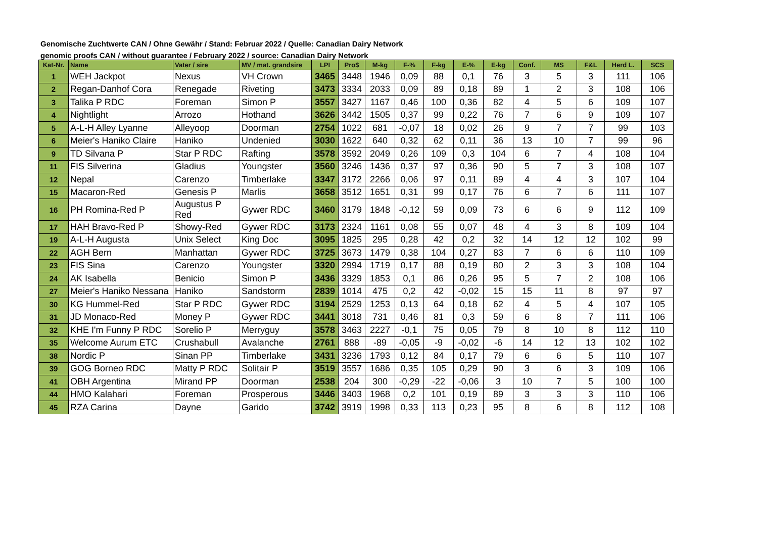Genomische Zuchtwerte CAN / Ohne Gewähr / Stand: Februar 2022 / Quelle: Canadian Dairy Network
genomic proofs CAN / without guarantee / February 2022 / source: Canadian Dairy Network
| Kat-Nr. | Name | Vater / sire | MV / mat. grandsire | LPI | Pro$ | M-kg | F-% | F-kg | E-% | E-kg | Conf. | MS | F&L | Herd L. | SCS |
| --- | --- | --- | --- | --- | --- | --- | --- | --- | --- | --- | --- | --- | --- | --- | --- |
| 1 | WEH Jackpot | Nexus | VH Crown | 3465 | 3448 | 1946 | 0,09 | 88 | 0,1 | 76 | 3 | 5 | 3 | 111 | 106 |
| 2 | Regan-Danhof Cora | Renegade | Riveting | 3473 | 3334 | 2033 | 0,09 | 89 | 0,18 | 89 | 1 | 2 | 3 | 108 | 106 |
| 3 | Talika P RDC | Foreman | Simon P | 3557 | 3427 | 1167 | 0,46 | 100 | 0,36 | 82 | 4 | 5 | 6 | 109 | 107 |
| 4 | Nightlight | Arrozo | Hothand | 3626 | 3442 | 1505 | 0,37 | 99 | 0,22 | 76 | 7 | 6 | 9 | 109 | 107 |
| 5 | A-L-H Alley Lyanne | Alleyoop | Doorman | 2754 | 1022 | 681 | -0,07 | 18 | 0,02 | 26 | 9 | 7 | 7 | 99 | 103 |
| 6 | Meier's Haniko Claire | Haniko | Undenied | 3030 | 1622 | 640 | 0,32 | 62 | 0,11 | 36 | 13 | 10 | 7 | 99 | 96 |
| 9 | TD Silvana P | Star P RDC | Rafting | 3578 | 3592 | 2049 | 0,26 | 109 | 0,3 | 104 | 6 | 7 | 4 | 108 | 104 |
| 11 | FIS Silverina | Gladius | Youngster | 3560 | 3246 | 1436 | 0,37 | 97 | 0,36 | 90 | 5 | 7 | 3 | 108 | 107 |
| 12 | Nepal | Carenzo | Timberlake | 3347 | 3172 | 2266 | 0,06 | 97 | 0,11 | 89 | 4 | 4 | 3 | 107 | 104 |
| 15 | Macaron-Red | Genesis P | Marlis | 3658 | 3512 | 1651 | 0,31 | 99 | 0,17 | 76 | 6 | 7 | 6 | 111 | 107 |
| 16 | PH Romina-Red P | Augustus P Red | Gywer RDC | 3460 | 3179 | 1848 | -0,12 | 59 | 0,09 | 73 | 6 | 6 | 9 | 112 | 109 |
| 17 | HAH Bravo-Red P | Showy-Red | Gywer RDC | 3173 | 2324 | 1161 | 0,08 | 55 | 0,07 | 48 | 4 | 3 | 8 | 109 | 104 |
| 19 | A-L-H Augusta | Unix Select | King Doc | 3095 | 1825 | 295 | 0,28 | 42 | 0,2 | 32 | 14 | 12 | 12 | 102 | 99 |
| 22 | AGH Bern | Manhattan | Gywer RDC | 3725 | 3673 | 1479 | 0,38 | 104 | 0,27 | 83 | 7 | 6 | 6 | 110 | 109 |
| 23 | FIS Sina | Carenzo | Youngster | 3320 | 2994 | 1719 | 0,17 | 88 | 0,19 | 80 | 2 | 3 | 3 | 108 | 104 |
| 24 | AK Isabella | Benicio | Simon P | 3436 | 3329 | 1853 | 0,1 | 86 | 0,26 | 95 | 5 | 7 | 2 | 108 | 106 |
| 27 | Meier's Haniko Nessana | Haniko | Sandstorm | 2839 | 1014 | 475 | 0,2 | 42 | -0,02 | 15 | 15 | 11 | 8 | 97 | 97 |
| 30 | KG Hummel-Red | Star P RDC | Gywer RDC | 3194 | 2529 | 1253 | 0,13 | 64 | 0,18 | 62 | 4 | 5 | 4 | 107 | 105 |
| 31 | JD Monaco-Red | Money P | Gywer RDC | 3441 | 3018 | 731 | 0,46 | 81 | 0,3 | 59 | 6 | 8 | 7 | 111 | 106 |
| 32 | KHE I'm Funny P RDC | Sorelio P | Merryguy | 3578 | 3463 | 2227 | -0,1 | 75 | 0,05 | 79 | 8 | 10 | 8 | 112 | 110 |
| 35 | Welcome Aurum ETC | Crushabull | Avalanche | 2761 | 888 | -89 | -0,05 | -9 | -0,02 | -6 | 14 | 12 | 13 | 102 | 102 |
| 38 | Nordic P | Sinan PP | Timberlake | 3431 | 3236 | 1793 | 0,12 | 84 | 0,17 | 79 | 6 | 6 | 5 | 110 | 107 |
| 39 | GOG Borneo RDC | Matty P RDC | Solitair P | 3519 | 3557 | 1686 | 0,35 | 105 | 0,29 | 90 | 3 | 6 | 3 | 109 | 106 |
| 41 | OBH Argentina | Mirand PP | Doorman | 2538 | 204 | 300 | -0,29 | -22 | -0,06 | 3 | 10 | 7 | 5 | 100 | 100 |
| 44 | HMO Kalahari | Foreman | Prosperous | 3446 | 3403 | 1968 | 0,2 | 101 | 0,19 | 89 | 3 | 3 | 3 | 110 | 106 |
| 45 | RZA Carina | Dayne | Garido | 3742 | 3919 | 1998 | 0,33 | 113 | 0,23 | 95 | 8 | 6 | 8 | 112 | 108 |